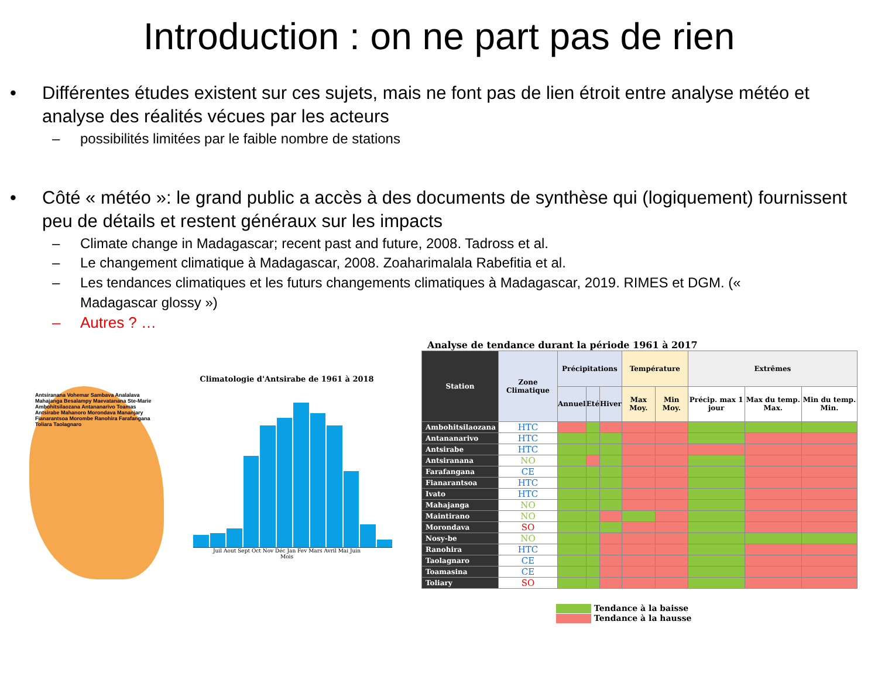Introduction : on ne part pas de rien
• Différentes études existent sur ces sujets, mais ne font pas de lien étroit entre analyse météo et analyse des réalités vécues par les acteurs
– possibilités limitées par le faible nombre de stations
• Côté « météo »: le grand public a accès à des documents de synthèse qui (logiquement) fournissent peu de détails et restent généraux sur les impacts
– Climate change in Madagascar; recent past and future, 2008. Tadross et al.
– Le changement climatique à Madagascar, 2008. Zoaharimalala Rabefitia et al.
– Les tendances climatiques et les futurs changements climatiques à Madagascar, 2019. RIMES et DGM. (« Madagascar glossy »)
– Autres ? …
Antsiranana Vohemar Sambava Analalava Mahajanga Besalampy Maevatanana Ste-Marie Ambohitsilaozana Antananarivo Toamas Antsirabe Mahanoro Morondava Mananjary Fianarantsoa Morombe Ranohira Farafangana Toliara Taolagnaro
Climatologie d'Antsirabe de 1961 à 2018
Juil Aout Sept Oct Nov Déc Jan Fev Mars Avril Mai Juin
Mois
Analyse de tendance durant la période 1961 à 2017
| Station | Zone Climatique | Précipitations | | | Température | | Extrêmes | | |
| --- | --- | --- | --- | --- | --- | --- | --- | --- | --- |
| | | Annuel | Eté | Hiver | Max Moy. | Min Moy. | Précip. max 1 jour | Max du temp. Max. | Min du temp. Min. |
| Ambohitsilaozana | HTC | | | | | | | | |
| Antananarivo | HTC | | | | | | | | |
| Antsirabe | HTC | | | | | | | | |
| Antsiranana | NO | | | | | | | | |
| Farafangana | CE | | | | | | | | |
| Fianarantsoa | HTC | | | | | | | | |
| Ivato | HTC | | | | | | | | |
| Mahajanga | NO | | | | | | | | |
| Maintirano | NO | | | | | | | | |
| Morondava | SO | | | | | | | | |
| Nosy-be | NO | | | | | | | | |
| Ranohira | HTC | | | | | | | | |
| Taolagnaro | CE | | | | | | | | |
| Toamasina | CE | | | | | | | | |
| Toliary | SO | | | | | | | | |
Tendance à la baisse
Tendance à la hausse